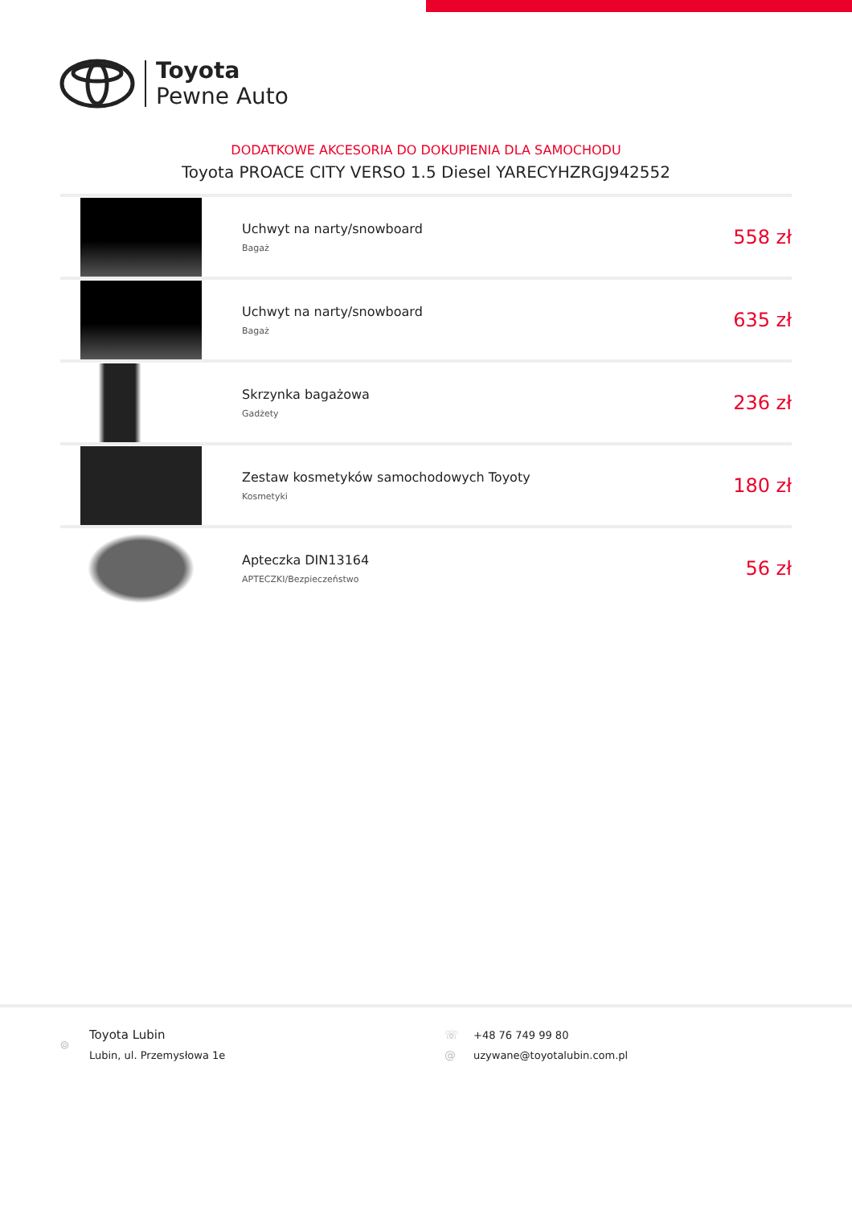Toyota
Pewne Auto
DODATKOWE AKCESORIA DO DOKUPIENIA DLA SAMOCHODU
Toyota PROACE CITY VERSO 1.5 Diesel YARECYHZRGJ942552
| | Uchwyt na narty/snowboard Bagaż | 558 zł |
| | Uchwyt na narty/snowboard Bagaż | 635 zł |
| | Skrzynka bagażowa Gadżety | 236 zł |
| | Zestaw kosmetyków samochodowych Toyoty Kosmetyki | 180 zł |
| | Apteczka DIN13164 APTECZKI/Bezpieczeństwo | 56 zł |
⌾
Toyota Lubin
Lubin, ul. Przemysłowa 1e
☏ +48 76 749 99 80
@ uzywane@toyotalubin.com.pl